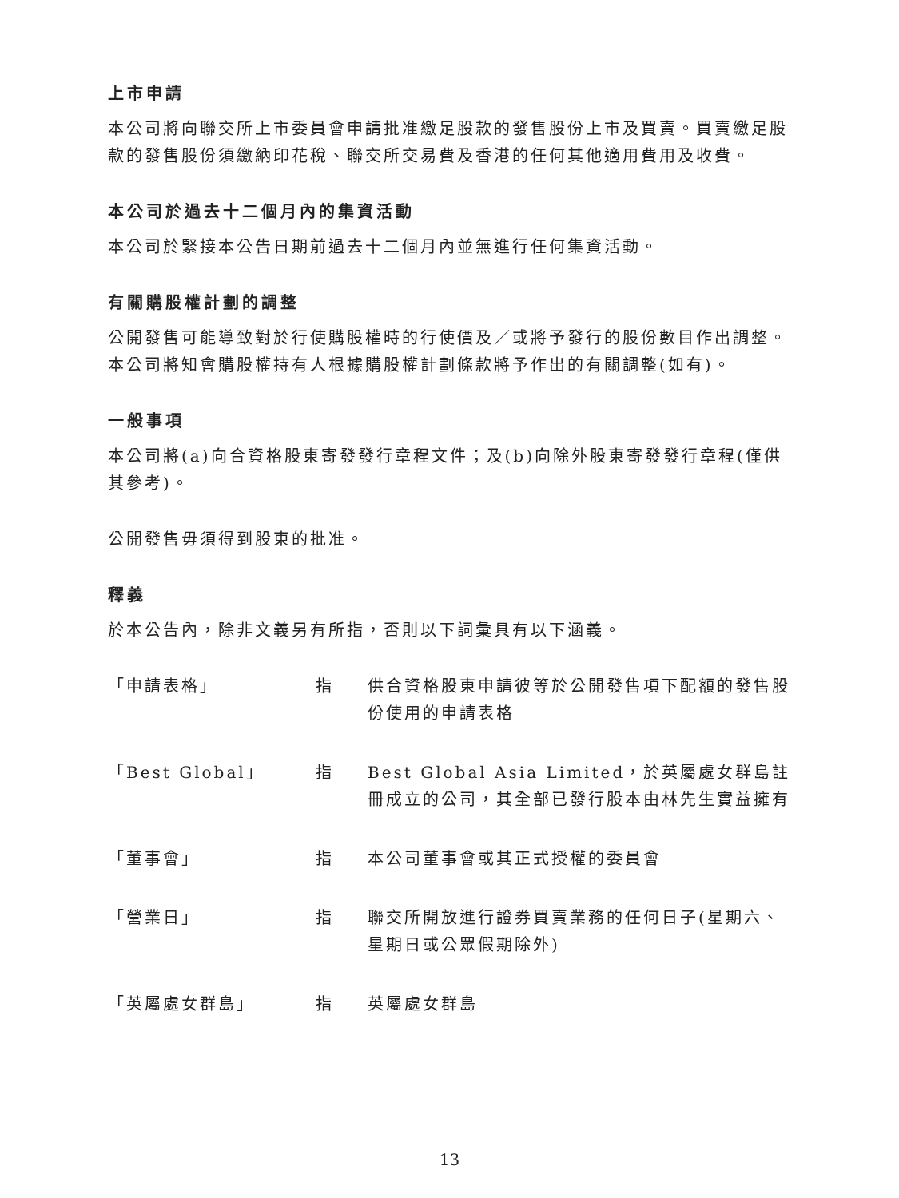上市申請
本公司將向聯交所上市委員會申請批准繳足股款的發售股份上市及買賣。買賣繳足股款的發售股份須繳納印花稅、聯交所交易費及香港的任何其他適用費用及收費。
本公司於過去十二個月內的集資活動
本公司於緊接本公告日期前過去十二個月內並無進行任何集資活動。
有關購股權計劃的調整
公開發售可能導致對於行使購股權時的行使價及／或將予發行的股份數目作出調整。本公司將知會購股權持有人根據購股權計劃條款將予作出的有關調整(如有)。
一般事項
本公司將(a)向合資格股東寄發發行章程文件；及(b)向除外股東寄發發行章程(僅供其參考)。
公開發售毋須得到股東的批准。
釋義
於本公告內，除非文義另有所指，否則以下詞彙具有以下涵義。
| 「申請表格」 | 指 | 供合資格股東申請彼等於公開發售項下配額的發售股份使用的申請表格 |
| 「Best Global」 | 指 | Best Global Asia Limited，於英屬處女群島註冊成立的公司，其全部已發行股本由林先生實益擁有 |
| 「董事會」 | 指 | 本公司董事會或其正式授權的委員會 |
| 「營業日」 | 指 | 聯交所開放進行證券買賣業務的任何日子(星期六、星期日或公眾假期除外) |
| 「英屬處女群島」 | 指 | 英屬處女群島 |
13